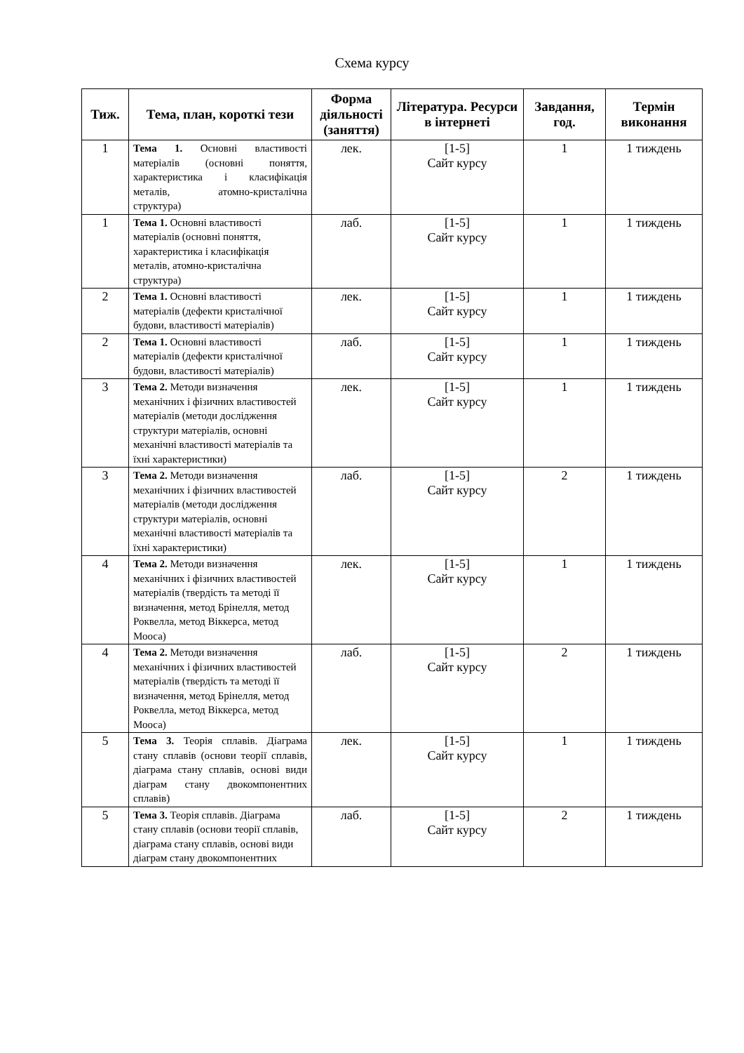Схема курсу
| Тиж. | Тема, план, короткі тези | Форма діяльності (заняття) | Література. Ресурси в інтернеті | Завдання, год. | Термін виконання |
| --- | --- | --- | --- | --- | --- |
| 1 | Тема 1. Основні властивості матеріалів (основні поняття, характеристика і класифікація металів, атомно-кристалічна структура) | лек. | [1-5] Сайт курсу | 1 | 1 тиждень |
| 1 | Тема 1. Основні властивості матеріалів (основні поняття, характеристика і класифікація металів, атомно-кристалічна структура) | лаб. | [1-5] Сайт курсу | 1 | 1 тиждень |
| 2 | Тема 1. Основні властивості матеріалів (дефекти кристалічної будови, властивості матеріалів) | лек. | [1-5] Сайт курсу | 1 | 1 тиждень |
| 2 | Тема 1. Основні властивості матеріалів (дефекти кристалічної будови, властивості матеріалів) | лаб. | [1-5] Сайт курсу | 1 | 1 тиждень |
| 3 | Тема 2. Методи визначення механічних і фізичних властивостей матеріалів (методи дослідження структури матеріалів, основні механічні властивості матеріалів та їхні характеристики) | лек. | [1-5] Сайт курсу | 1 | 1 тиждень |
| 3 | Тема 2. Методи визначення механічних і фізичних властивостей матеріалів (методи дослідження структури матеріалів, основні механічні властивості матеріалів та їхні характеристики) | лаб. | [1-5] Сайт курсу | 2 | 1 тиждень |
| 4 | Тема 2. Методи визначення механічних і фізичних властивостей матеріалів (твердість та методі її визначення, метод Брінелля, метод Роквелла, метод Віккерса, метод Мооса) | лек. | [1-5] Сайт курсу | 1 | 1 тиждень |
| 4 | Тема 2. Методи визначення механічних і фізичних властивостей матеріалів (твердість та методі її визначення, метод Брінелля, метод Роквелла, метод Віккерса, метод Мооса) | лаб. | [1-5] Сайт курсу | 2 | 1 тиждень |
| 5 | Тема 3. Теорія сплавів. Діаграма стану сплавів (основи теорії сплавів, діаграма стану сплавів, основі види діаграм стану двокомпонентних сплавів) | лек. | [1-5] Сайт курсу | 1 | 1 тиждень |
| 5 | Тема 3. Теорія сплавів. Діаграма стану сплавів (основи теорії сплавів, діаграма стану сплавів, основі види діаграм стану двокомпонентних | лаб. | [1-5] Сайт курсу | 2 | 1 тиждень |